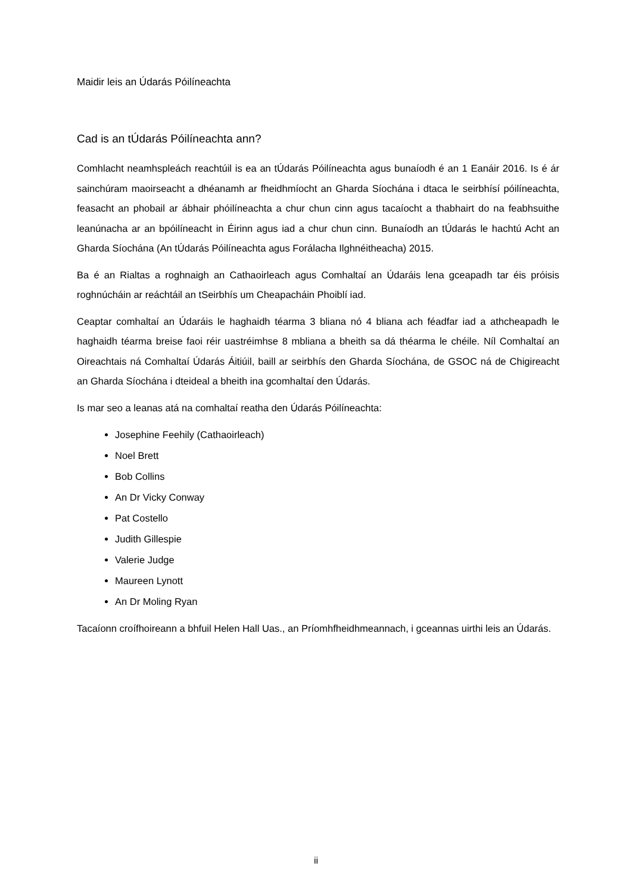Maidir leis an Údarás Póilíneachta
Cad is an tÚdarás Póilíneachta ann?
Comhlacht neamhspleách reachtúil is ea an tÚdarás Póilíneachta agus bunaíodh é an 1 Eanáir 2016. Is é ár sainchúram maoirseacht a dhéanamh ar fheidhmíocht an Gharda Síochána i dtaca le seirbhísí póilíneachta, feasacht an phobail ar ábhair phóilíneachta a chur chun cinn agus tacaíocht a thabhairt do na feabhsuithe leanúnacha ar an bpóilíneacht in Éirinn agus iad a chur chun cinn. Bunaíodh an tÚdarás le hachtú Acht an Gharda Síochána (An tÚdarás Póilíneachta agus Forálacha Ilghnéitheacha) 2015.
Ba é an Rialtas a roghnaigh an Cathaoirleach agus Comhaltaí an Údaráis lena gceapadh tar éis próisis roghnúcháin ar reáchtáil an tSeirbhís um Cheapacháin Phoiblí iad.
Ceaptar comhaltaí an Údaráis le haghaidh téarma 3 bliana nó 4 bliana ach féadfar iad a athcheapadh le haghaidh téarma breise faoi réir uastréimhse 8 mbliana a bheith sa dá théarma le chéile. Níl Comhaltaí an Oireachtais ná Comhaltaí Údarás Áitiúil, baill ar seirbhís den Gharda Síochána, de GSOC ná de Chigireacht an Gharda Síochána i dteideal a bheith ina gcomhaltaí den Údarás.
Is mar seo a leanas atá na comhaltaí reatha den Údarás Póilíneachta:
Josephine Feehily (Cathaoirleach)
Noel Brett
Bob Collins
An Dr Vicky Conway
Pat Costello
Judith Gillespie
Valerie Judge
Maureen Lynott
An Dr Moling Ryan
Tacaíonn croífhoireann a bhfuil Helen Hall Uas., an Príomhfheidhmeannach, i gceannas uirthi leis an Údarás.
ii